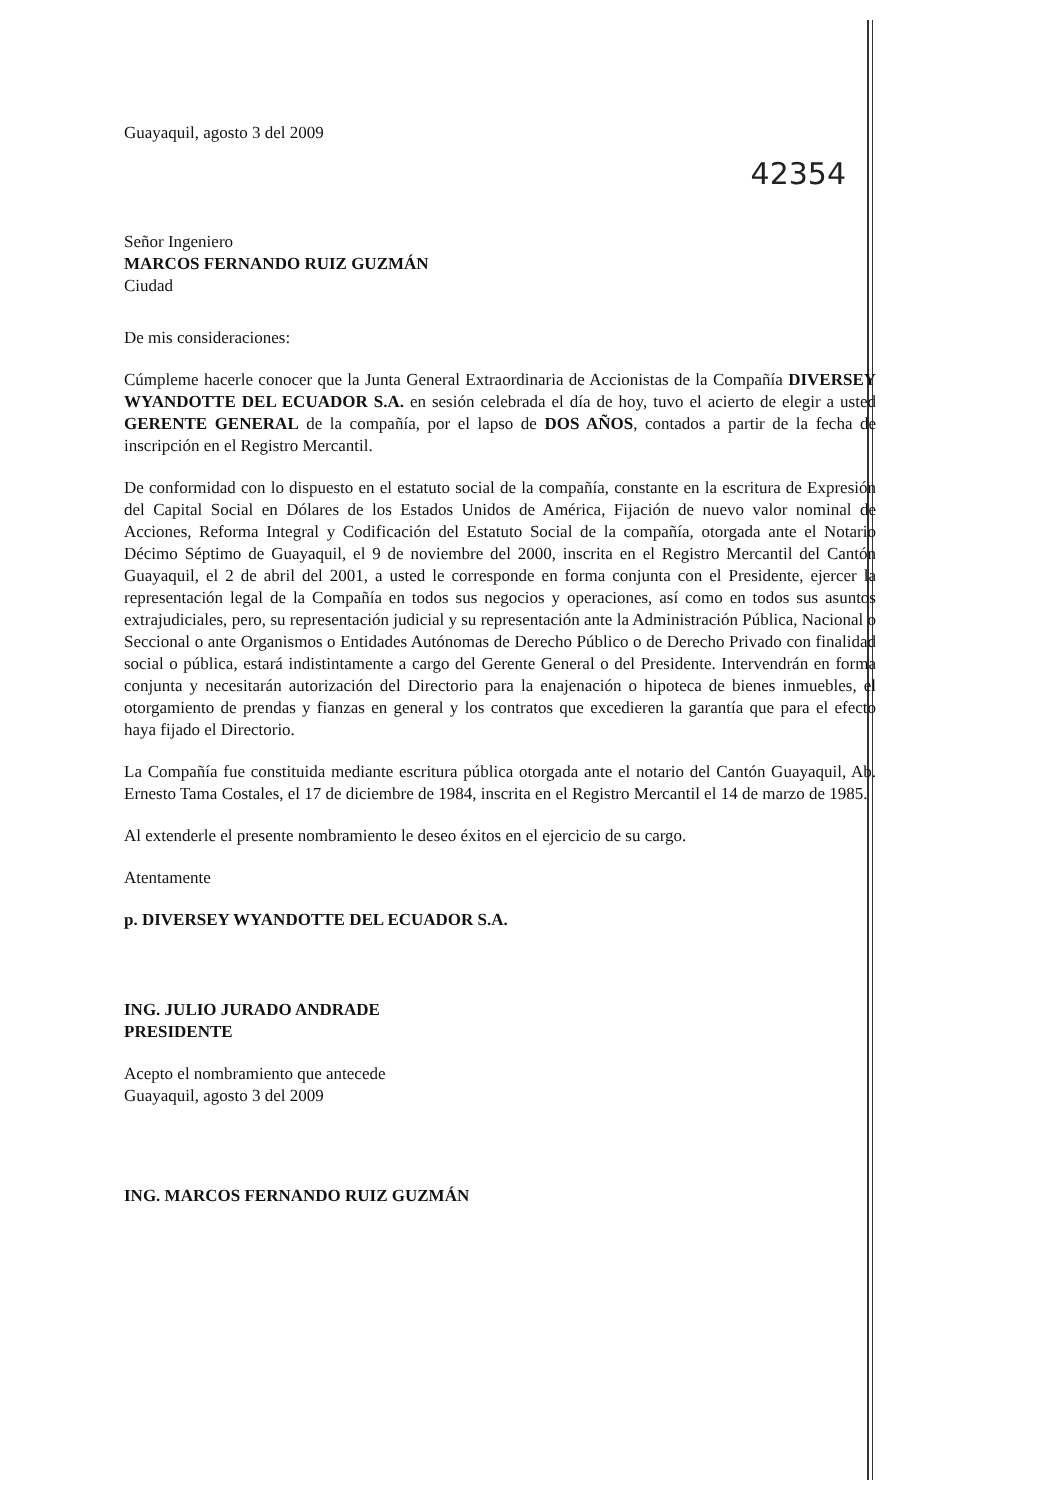Guayaquil, agosto 3 del 2009
42354
Señor Ingeniero
MARCOS FERNANDO RUIZ GUZMÁN
Ciudad
De mis consideraciones:
Cúmpleme hacerle conocer que la Junta General Extraordinaria de Accionistas de la Compañía DIVERSEY WYANDOTTE DEL ECUADOR S.A. en sesión celebrada el día de hoy, tuvo el acierto de elegir a usted GERENTE GENERAL de la compañía, por el lapso de DOS AÑOS, contados a partir de la fecha de inscripción en el Registro Mercantil.
De conformidad con lo dispuesto en el estatuto social de la compañía, constante en la escritura de Expresión del Capital Social en Dólares de los Estados Unidos de América, Fijación de nuevo valor nominal de Acciones, Reforma Integral y Codificación del Estatuto Social de la compañía, otorgada ante el Notario Décimo Séptimo de Guayaquil, el 9 de noviembre del 2000, inscrita en el Registro Mercantil del Cantón Guayaquil, el 2 de abril del 2001, a usted le corresponde en forma conjunta con el Presidente, ejercer la representación legal de la Compañía en todos sus negocios y operaciones, así como en todos sus asuntos extrajudiciales, pero, su representación judicial y su representación ante la Administración Pública, Nacional o Seccional o ante Organismos o Entidades Autónomas de Derecho Público o de Derecho Privado con finalidad social o pública, estará indistintamente a cargo del Gerente General o del Presidente. Intervendrán en forma conjunta y necesitarán autorización del Directorio para la enajenación o hipoteca de bienes inmuebles, el otorgamiento de prendas y fianzas en general y los contratos que excedieren la garantía que para el efecto haya fijado el Directorio.
La Compañía fue constituida mediante escritura pública otorgada ante el notario del Cantón Guayaquil, Ab. Ernesto Tama Costales, el 17 de diciembre de 1984, inscrita en el Registro Mercantil el 14 de marzo de 1985.
Al extenderle el presente nombramiento le deseo éxitos en el ejercicio de su cargo.
Atentamente
p. DIVERSEY WYANDOTTE DEL ECUADOR S.A.
ING. JULIO JURADO ANDRADE
PRESIDENTE
Acepto el nombramiento que antecede
Guayaquil, agosto 3 del 2009
ING. MARCOS FERNANDO RUIZ GUZMÁN